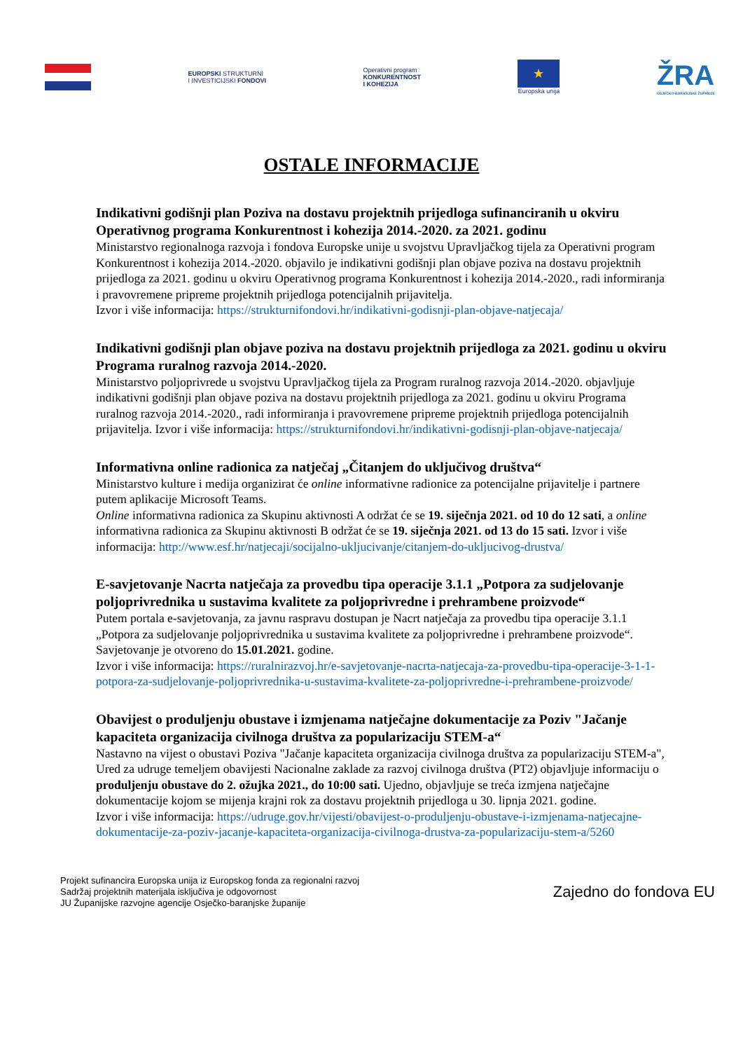EUROPSKI STRUKTURNI
I INVESTICIJSKI FONDOVI
Operativni program
KONKURENTNOST
I KOHEZIJA
★
Europska unija
ŽRA
OSJEČKO-BARANJSKE ŽUPANIJE
OSTALE INFORMACIJE
Indikativni godišnji plan Poziva na dostavu projektnih prijedloga sufinanciranih u okviru Operativnog programa Konkurentnost i kohezija 2014.-2020. za 2021. godinu
Ministarstvo regionalnoga razvoja i fondova Europske unije u svojstvu Upravljačkog tijela za Operativni program Konkurentnost i kohezija 2014.-2020. objavilo je indikativni godišnji plan objave poziva na dostavu projektnih prijedloga za 2021. godinu u okviru Operativnog programa Konkurentnost i kohezija 2014.-2020., radi informiranja i pravovremene pripreme projektnih prijedloga potencijalnih prijavitelja.
Izvor i više informacija: https://strukturnifondovi.hr/indikativni-godisnji-plan-objave-natjecaja/
Indikativni godišnji plan objave poziva na dostavu projektnih prijedloga za 2021. godinu u okviru Programa ruralnog razvoja 2014.-2020.
Ministarstvo poljoprivrede u svojstvu Upravljačkog tijela za Program ruralnog razvoja 2014.-2020. objavljuje indikativni godišnji plan objave poziva na dostavu projektnih prijedloga za 2021. godinu u okviru Programa ruralnog razvoja 2014.-2020., radi informiranja i pravovremene pripreme projektnih prijedloga potencijalnih prijavitelja. Izvor i više informacija: https://strukturnifondovi.hr/indikativni-godisnji-plan-objave-natjecaja/
Informativna online radionica za natječaj „Čitanjem do uključivog društva“
Ministarstvo kulture i medija organizirat će online informativne radionice za potencijalne prijavitelje i partnere putem aplikacije Microsoft Teams.
Online informativna radionica za Skupinu aktivnosti A održat će se 19. siječnja 2021. od 10 do 12 sati, a online informativna radionica za Skupinu aktivnosti B održat će se 19. siječnja 2021. od 13 do 15 sati. Izvor i više informacija: http://www.esf.hr/natjecaji/socijalno-ukljucivanje/citanjem-do-ukljucivog-drustva/
E-savjetovanje Nacrta natječaja za provedbu tipa operacije 3.1.1 „Potpora za sudjelovanje poljoprivrednika u sustavima kvalitete za poljoprivredne i prehrambene proizvode“
Putem portala e-savjetovanja, za javnu raspravu dostupan je Nacrt natječaja za provedbu tipa operacije 3.1.1 „Potpora za sudjelovanje poljoprivrednika u sustavima kvalitete za poljoprivredne i prehrambene proizvode“. Savjetovanje je otvoreno do 15.01.2021. godine.
Izvor i više informacija: https://ruralnirazvoj.hr/e-savjetovanje-nacrta-natjecaja-za-provedbu-tipa-operacije-3-1-1-potpora-za-sudjelovanje-poljoprivrednika-u-sustavima-kvalitete-za-poljoprivredne-i-prehrambene-proizvode/
Obavijest o produljenju obustave i izmjenama natječajne dokumentacije za Poziv "Jačanje kapaciteta organizacija civilnoga društva za popularizaciju STEM-a“
Nastavno na vijest o obustavi Poziva "Jačanje kapaciteta organizacija civilnoga društva za popularizaciju STEM-a", Ured za udruge temeljem obavijesti Nacionalne zaklade za razvoj civilnoga društva (PT2) objavljuje informaciju o produljenju obustave do 2. ožujka 2021., do 10:00 sati. Ujedno, objavljuje se treća izmjena natječajne dokumentacije kojom se mijenja krajni rok za dostavu projektnih prijedloga u 30. lipnja 2021. godine.
Izvor i više informacija: https://udruge.gov.hr/vijesti/obavijest-o-produljenju-obustave-i-izmjenama-natjecajne-dokumentacije-za-poziv-jacanje-kapaciteta-organizacija-civilnoga-drustva-za-popularizaciju-stem-a/5260
Projekt sufinancira Europska unija iz Europskog fonda za regionalni razvoj
Sadržaj projektnih materijala isključiva je odgovornost
JU Županijske razvojne agencije Osječko-baranjske županije
Zajedno do fondova EU